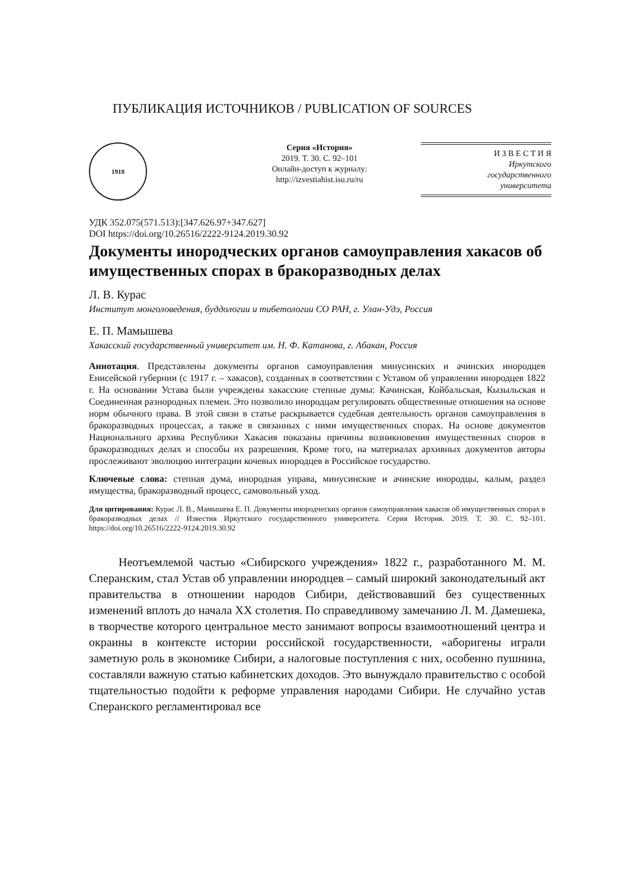ПУБЛИКАЦИЯ ИСТОЧНИКОВ / PUBLICATION OF SOURCES
1918
Серия «История»
2019. Т. 30. С. 92–101
Онлайн-доступ к журналу:
http://izvestiahist.isu.ru/ru
И З В Е С Т И Я
Иркутского
государственного
университета
УДК 352.075(571.513):[347.626.97+347.627]
DOI https://doi.org/10.26516/2222-9124.2019.30.92
Документы инородческих органов самоуправления хакасов об имущественных спорах в бракоразводных делах
Л. В. Курас
Институт монголоведения, буддологии и тибетологии СО РАН, г. Улан-Удэ, Россия
Е. П. Мамышева
Хакасский государственный университет им. Н. Ф. Катанова, г. Абакан, Россия
Аннотация. Представлены документы органов самоуправления минусинских и ачинских инородцев Енисейской губернии (с 1917 г. – хакасов), созданных в соответствии с Уставом об управлении инородцев 1822 г. На основании Устава были учреждены хакасские степные думы: Качинская, Койбальская, Кызыльская и Соединенная разнородных племен. Это позволило инородцам регулировать общественные отношения на основе норм обычного права. В этой связи в статье раскрывается судебная деятельность органов самоуправления в бракоразводных процессах, а также в связанных с ними имущественных спорах. На основе документов Национального архива Республики Хакасия показаны причины возникновения имущественных споров в бракоразводных делах и способы их разрешения. Кроме того, на материалах архивных документов авторы прослеживают эволюцию интеграции кочевых инородцев в Российское государство.
Ключевые слова: степная дума, инородная управа, минусинские и ачинские инородцы, калым, раздел имущества, бракоразводный процесс, самовольный уход.
Для цитирования: Курас Л. В., Мамышева Е. П. Документы инородческих органов самоуправления хакасов об имущественных спорах в бракоразводных делах // Известия Иркутского государственного университета. Серия История. 2019. Т. 30. С. 92–101. https://doi.org/10.26516/2222-9124.2019.30.92
Неотъемлемой частью «Сибирского учреждения» 1822 г., разработанного М. М. Сперанским, стал Устав об управлении инородцев – самый широкий законодательный акт правительства в отношении народов Сибири, действовавший без существенных изменений вплоть до начала XX столетия. По справедливому замечанию Л. М. Дамешека, в творчестве которого центральное место занимают вопросы взаимоотношений центра и окраины в контексте истории российской государственности, «аборигены играли заметную роль в экономике Сибири, а налоговые поступления с них, особенно пушнина, составляли важную статью кабинетских доходов. Это вынуждало правительство с особой тщательностью подойти к реформе управления народами Сибири. Не случайно устав Сперанского регламентировал все